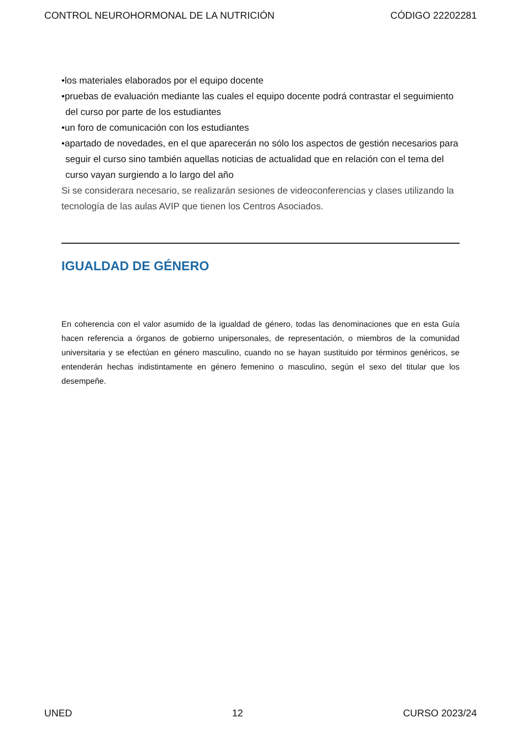CONTROL NEUROHORMONAL DE LA NUTRICIÓN CÓDIGO 22202281
•los materiales elaborados por el equipo docente
•pruebas de evaluación mediante las cuales el equipo docente podrá contrastar el seguimiento del curso por parte de los estudiantes
•un foro de comunicación con los estudiantes
•apartado de novedades, en el que aparecerán no sólo los aspectos de gestión necesarios para seguir el curso sino también aquellas noticias de actualidad que en relación con el tema del curso vayan surgiendo a lo largo del año
Si se considerara necesario, se realizarán sesiones de videoconferencias y clases utilizando la tecnología de las aulas AVIP que tienen los Centros Asociados.
IGUALDAD DE GÉNERO
En coherencia con el valor asumido de la igualdad de género, todas las denominaciones que en esta Guía hacen referencia a órganos de gobierno unipersonales, de representación, o miembros de la comunidad universitaria y se efectúan en género masculino, cuando no se hayan sustituido por términos genéricos, se entenderán hechas indistintamente en género femenino o masculino, según el sexo del titular que los desempeñe.
UNED 12 CURSO 2023/24